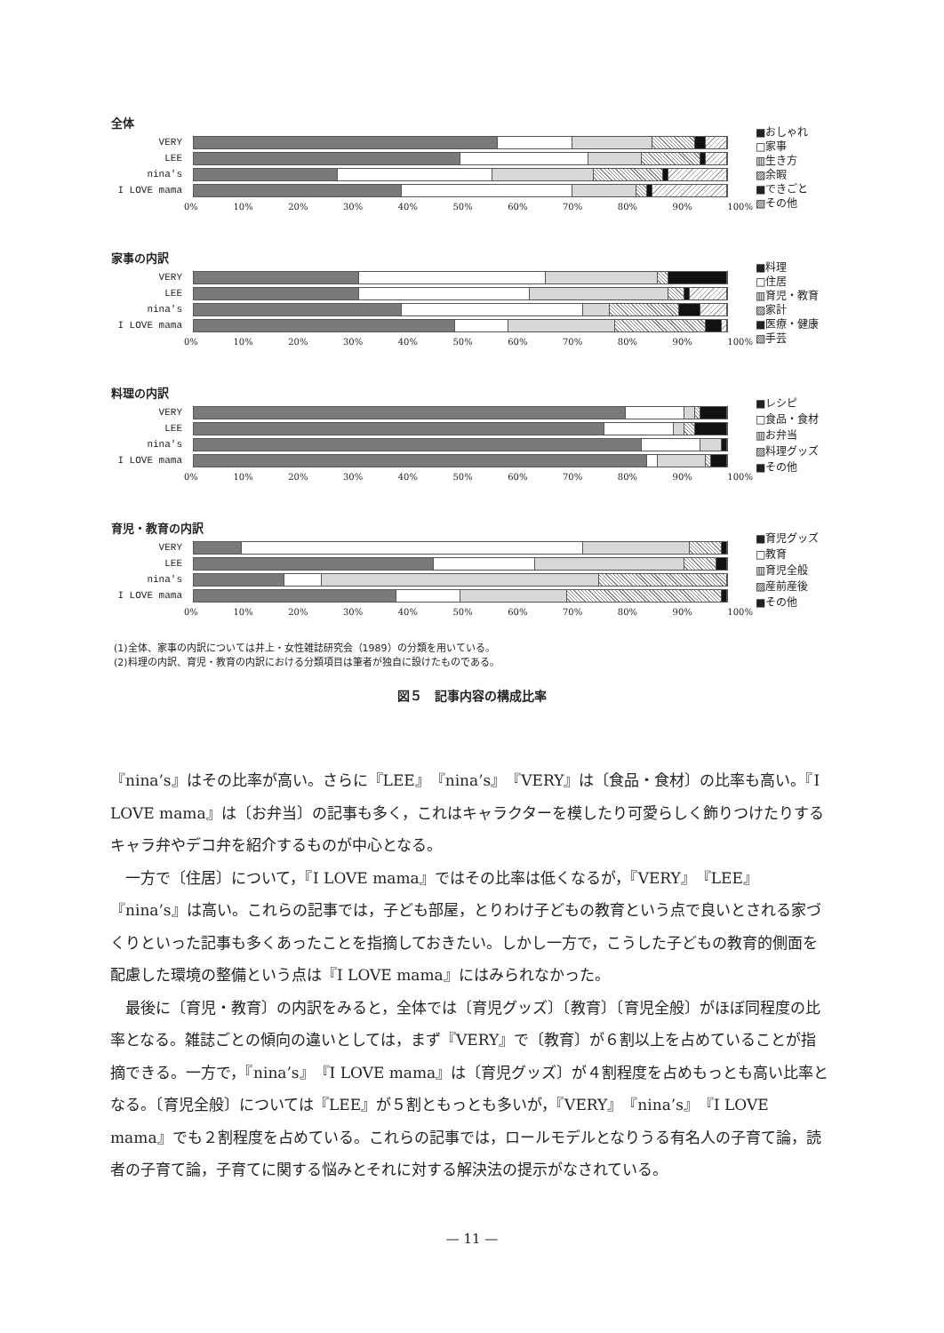全体
VERY
LEE
nina's
I LOVE mama
0% 10% 20% 30% 40% 50% 60% 70% 80% 90% 100%
■おしゃれ
□家事
▥生き方
▨余暇
■できごと
▧その他
家事の内訳
VERY
LEE
nina's
I LOVE mama
0% 10% 20% 30% 40% 50% 60% 70% 80% 90% 100%
■料理
□住居
▥育児・教育
▨家計
■医療・健康
▧手芸
料理の内訳
VERY
LEE
nina's
I LOVE mama
0% 10% 20% 30% 40% 50% 60% 70% 80% 90% 100%
■レシピ
□食品・食材
▥お弁当
▨料理グッズ
■その他
育児・教育の内訳
VERY
LEE
nina's
I LOVE mama
0% 10% 20% 30% 40% 50% 60% 70% 80% 90% 100%
■育児グッズ
□教育
▥育児全般
▨産前産後
■その他
(1)全体、家事の内訳については井上・女性雑誌研究会（1989）の分類を用いている。
(2)料理の内訳、育児・教育の内訳における分類項目は筆者が独自に設けたものである。
図５　記事内容の構成比率
『nina’s』はその比率が高い。さらに『LEE』『nina’s』『VERY』は〔食品・食材〕の比率も高い。『I LOVE mama』は〔お弁当〕の記事も多く，これはキャラクターを模したり可愛らしく飾りつけたりするキャラ弁やデコ弁を紹介するものが中心となる。
　一方で〔住居〕について，『I LOVE mama』ではその比率は低くなるが，『VERY』『LEE』『nina’s』は高い。これらの記事では，子ども部屋，とりわけ子どもの教育という点で良いとされる家づくりといった記事も多くあったことを指摘しておきたい。しかし一方で，こうした子どもの教育的側面を配慮した環境の整備という点は『I LOVE mama』にはみられなかった。
　最後に〔育児・教育〕の内訳をみると，全体では〔育児グッズ〕〔教育〕〔育児全般〕がほぼ同程度の比率となる。雑誌ごとの傾向の違いとしては，まず『VERY』で〔教育〕が６割以上を占めていることが指摘できる。一方で，『nina’s』『I LOVE mama』は〔育児グッズ〕が４割程度を占めもっとも高い比率となる。〔育児全般〕については『LEE』が５割ともっとも多いが，『VERY』『nina’s』『I LOVE mama』でも２割程度を占めている。これらの記事では，ロールモデルとなりうる有名人の子育て論，読者の子育て論，子育てに関する悩みとそれに対する解決法の提示がなされている。
— 11 —